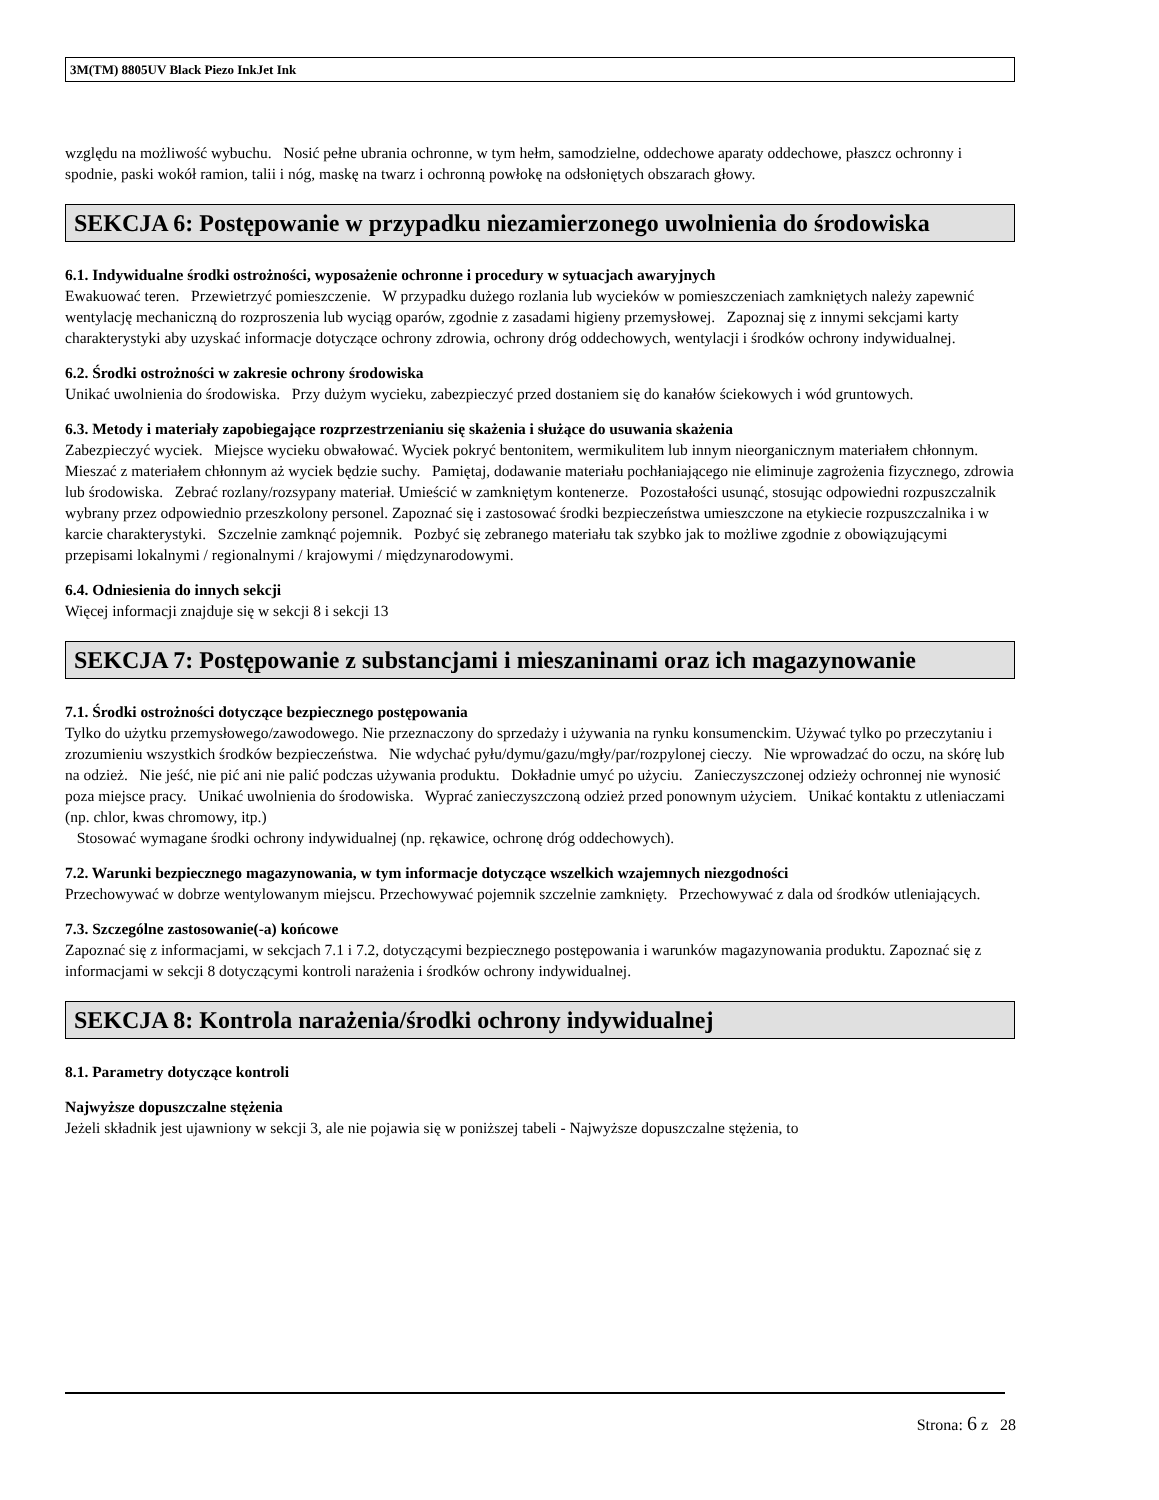3M(TM) 8805UV Black Piezo InkJet Ink
względu na możliwość wybuchu. Nosić pełne ubrania ochronne, w tym hełm, samodzielne, oddechowe aparaty oddechowe, płaszcz ochronny i spodnie, paski wokół ramion, talii i nóg, maskę na twarz i ochronną powłokę na odsłoniętych obszarach głowy.
SEKCJA 6: Postępowanie w przypadku niezamierzonego uwolnienia do środowiska
6.1. Indywidualne środki ostrożności, wyposażenie ochronne i procedury w sytuacjach awaryjnych
Ewakuować teren. Przewietrzyć pomieszczenie. W przypadku dużego rozlania lub wycieków w pomieszczeniach zamkniętych należy zapewnić wentylację mechaniczną do rozproszenia lub wyciąg oparów, zgodnie z zasadami higieny przemysłowej. Zapoznaj się z innymi sekcjami karty charakterystyki aby uzyskać informacje dotyczące ochrony zdrowia, ochrony dróg oddechowych, wentylacji i środków ochrony indywidualnej.
6.2. Środki ostrożności w zakresie ochrony środowiska
Unikać uwolnienia do środowiska. Przy dużym wycieku, zabezpieczyć przed dostaniem się do kanałów ściekowych i wód gruntowych.
6.3. Metody i materiały zapobiegające rozprzestrzenianiu się skażenia i służące do usuwania skażenia
Zabezpieczyć wyciek. Miejsce wycieku obwałować. Wyciek pokryć bentonitem, wermikulitem lub innym nieorganicznym materiałem chłonnym. Mieszać z materiałem chłonnym aż wyciek będzie suchy. Pamiętaj, dodawanie materiału pochłaniającego nie eliminuje zagrożenia fizycznego, zdrowia lub środowiska. Zebrać rozlany/rozsypany materiał. Umieścić w zamkniętym kontenerze. Pozostałości usunąć, stosując odpowiedni rozpuszczalnik wybrany przez odpowiednio przeszkolony personel. Zapoznać się i zastosować środki bezpieczeństwa umieszczone na etykiecie rozpuszczalnika i w karcie charakterystyki. Szczelnie zamknąć pojemnik. Pozbyć się zebranego materiału tak szybko jak to możliwe zgodnie z obowiązującymi przepisami lokalnymi / regionalnymi / krajowymi / międzynarodowymi.
6.4. Odniesienia do innych sekcji
Więcej informacji znajduje się w sekcji 8 i sekcji 13
SEKCJA 7: Postępowanie z substancjami i mieszaninami oraz ich magazynowanie
7.1. Środki ostrożności dotyczące bezpiecznego postępowania
Tylko do użytku przemysłowego/zawodowego. Nie przeznaczony do sprzedaży i używania na rynku konsumenckim. Używać tylko po przeczytaniu i zrozumieniu wszystkich środków bezpieczeństwa. Nie wdychać pyłu/dymu/gazu/mgły/par/rozpylonej cieczy. Nie wprowadzać do oczu, na skórę lub na odzież. Nie jeść, nie pić ani nie palić podczas używania produktu. Dokładnie umyć po użyciu. Zanieczyszczonej odzieży ochronnej nie wynosić poza miejsce pracy. Unikać uwolnienia do środowiska. Wyprać zanieczyszczoną odzież przed ponownym użyciem. Unikać kontaktu z utleniaczami (np. chlor, kwas chromowy, itp.)
Stosować wymagane środki ochrony indywidualnej (np. rękawice, ochronę dróg oddechowych).
7.2. Warunki bezpiecznego magazynowania, w tym informacje dotyczące wszelkich wzajemnych niezgodności
Przechowywać w dobrze wentylowanym miejscu. Przechowywać pojemnik szczelnie zamknięty. Przechowywać z dala od środków utleniających.
7.3. Szczególne zastosowanie(-a) końcowe
Zapoznać się z informacjami, w sekcjach 7.1 i 7.2, dotyczącymi bezpiecznego postępowania i warunków magazynowania produktu. Zapoznać się z informacjami w sekcji 8 dotyczącymi kontroli narażenia i środków ochrony indywidualnej.
SEKCJA 8: Kontrola narażenia/środki ochrony indywidualnej
8.1. Parametry dotyczące kontroli
Najwyższe dopuszczalne stężenia
Jeżeli składnik jest ujawniony w sekcji 3, ale nie pojawia się w poniższej tabeli - Najwyższe dopuszczalne stężenia, to
Strona: 6 z 28